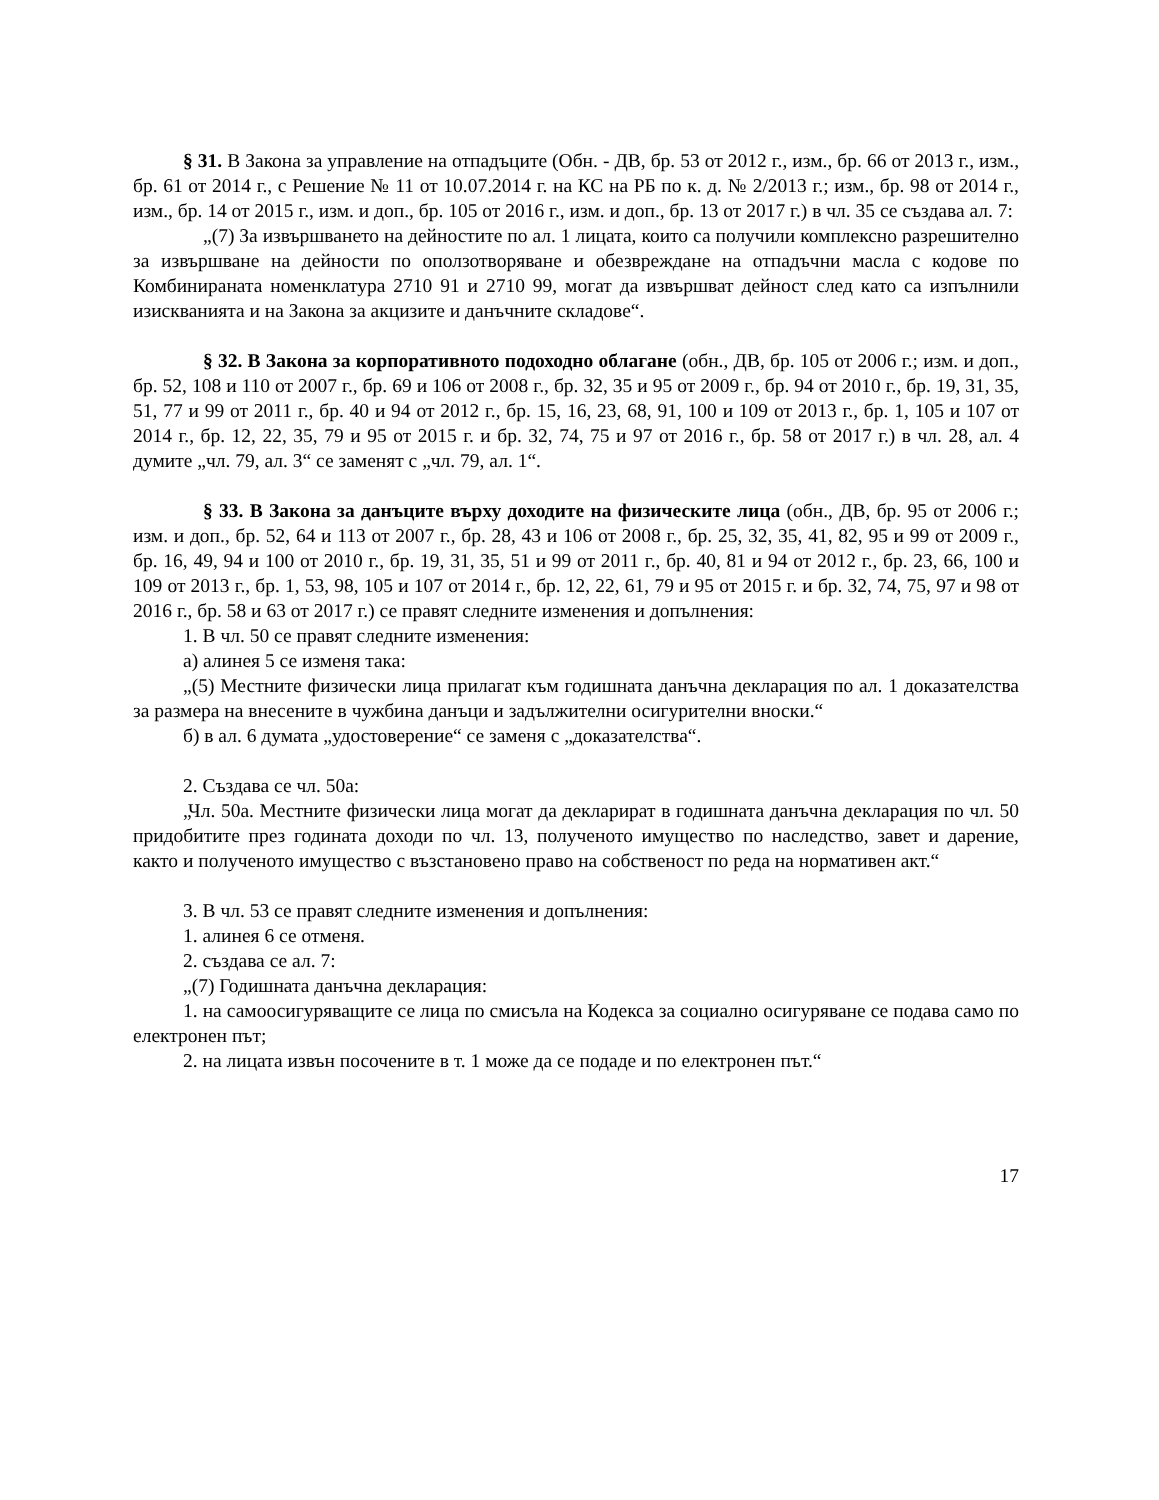§ 31. В Закона за управление на отпадъците (Обн. - ДВ, бр. 53 от 2012 г., изм., бр. 66 от 2013 г., изм., бр. 61 от 2014 г., с Решение № 11 от 10.07.2014 г. на КС на РБ по к. д. № 2/2013 г.; изм., бр. 98 от 2014 г., изм., бр. 14 от 2015 г., изм. и доп., бр. 105 от 2016 г., изм. и доп., бр. 13 от 2017 г.) в чл. 35 се създава ал. 7:
„(7) За извършването на дейностите по ал. 1 лицата, които са получили комплексно разрешително за извършване на дейности по оползотворяване и обезвреждане на отпадъчни масла с кодове по Комбинираната номенклатура 2710 91 и 2710 99, могат да извършват дейност след като са изпълнили изискванията и на Закона за акцизите и данъчните складове“.
§ 32. В Закона за корпоративното подоходно облагане (обн., ДВ, бр. 105 от 2006 г.; изм. и доп., бр. 52, 108 и 110 от 2007 г., бр. 69 и 106 от 2008 г., бр. 32, 35 и 95 от 2009 г., бр. 94 от 2010 г., бр. 19, 31, 35, 51, 77 и 99 от 2011 г., бр. 40 и 94 от 2012 г., бр. 15, 16, 23, 68, 91, 100 и 109 от 2013 г., бр. 1, 105 и 107 от 2014 г., бр. 12, 22, 35, 79 и 95 от 2015 г. и бр. 32, 74, 75 и 97 от 2016 г., бр. 58 от 2017 г.) в чл. 28, ал. 4 думите „чл. 79, ал. 3“ се заменят с „чл. 79, ал. 1“.
§ 33. В Закона за данъците върху доходите на физическите лица (обн., ДВ, бр. 95 от 2006 г.; изм. и доп., бр. 52, 64 и 113 от 2007 г., бр. 28, 43 и 106 от 2008 г., бр. 25, 32, 35, 41, 82, 95 и 99 от 2009 г., бр. 16, 49, 94 и 100 от 2010 г., бр. 19, 31, 35, 51 и 99 от 2011 г., бр. 40, 81 и 94 от 2012 г., бр. 23, 66, 100 и 109 от 2013 г., бр. 1, 53, 98, 105 и 107 от 2014 г., бр. 12, 22, 61, 79 и 95 от 2015 г. и бр. 32, 74, 75, 97 и 98 от 2016 г., бр. 58 и 63 от 2017 г.) се правят следните изменения и допълнения:
1. В чл. 50 се правят следните изменения:
а) алинея 5 се изменя така:
„(5) Местните физически лица прилагат към годишната данъчна декларация по ал. 1 доказателства за размера на внесените в чужбина данъци и задължителни осигурителни вноски.“
б) в ал. 6 думата „удостоверение“ се заменя с „доказателства“.
2. Създава се чл. 50а:
„Чл. 50а. Местните физически лица могат да декларират в годишната данъчна декларация по чл. 50 придобитите през годината доходи по чл. 13, полученото имущество по наследство, завет и дарение, както и полученото имущество с възстановено право на собственост по реда на нормативен акт.“
3. В чл. 53 се правят следните изменения и допълнения:
1. алинея 6 се отменя.
2. създава се ал. 7:
„(7) Годишната данъчна декларация:
1. на самоосигуряващите се лица по смисъла на Кодекса за социално осигуряване се подава само по електронен път;
2. на лицата извън посочените в т. 1 може да се подаде и по електронен път.“
17